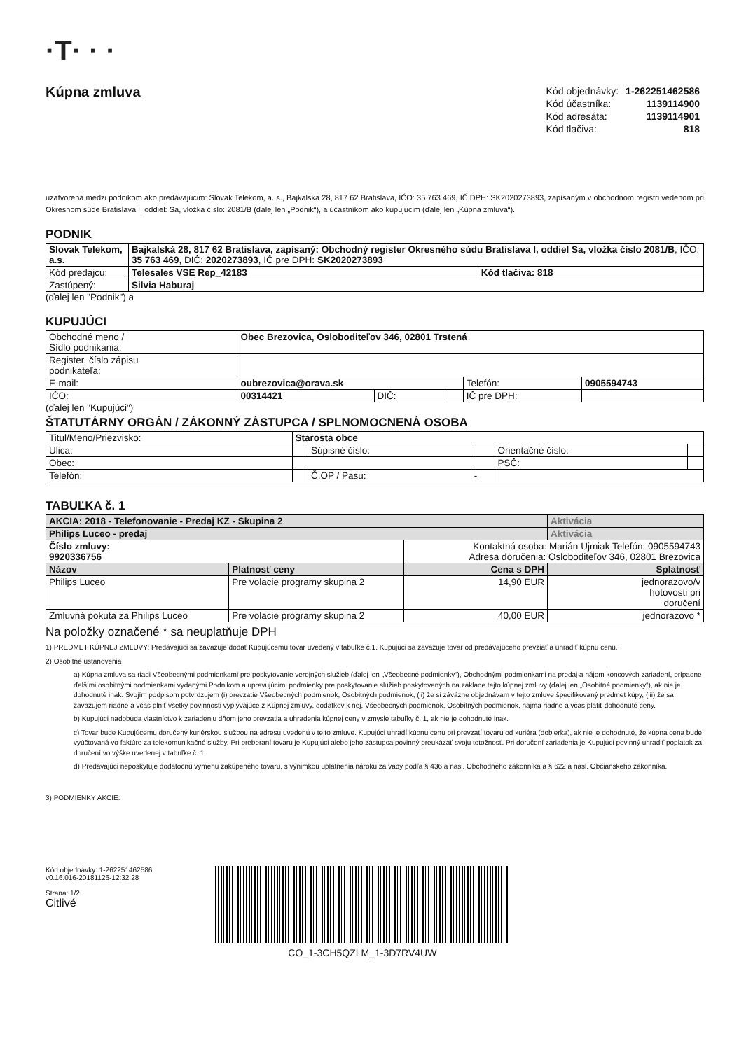·T· · ·
Kúpna zmluva
| Kód objednávky: | 1-262251462586 |
| Kód účastníka: | 1139114900 |
| Kód adresáta: | 1139114901 |
| Kód tlačiva: | 818 |
uzatvorená medzi podnikom ako predávajúcim: Slovak Telekom, a. s., Bajkalská 28, 817 62 Bratislava, IČO: 35 763 469, IČ DPH: SK2020273893, zapísaným v obchodnom registri vedenom pri Okresnom súde Bratislava I, oddiel: Sa, vložka číslo: 2081/B (ďalej len „Podnik“), a účastníkom ako kupujúcim (ďalej len „Kúpna zmluva“).
PODNIK
| Slovak Telekom, a.s. | Bajkalská 28, 817 62 Bratislava, zapísaný: Obchodný register Okresného súdu Bratislava I, oddiel Sa, vložka číslo 2081/B , IČO: 35 763 469 , DIČ: 2020273893 , IČ pre DPH: SK2020273893 | |
| Kód predajcu: | Telesales VSE Rep_42183 | Kód tlačiva: 818 |
| Zastúpený: | Silvia Haburaj | |
(ďalej len "Podnik") a
KUPUJÚCI
| Obchodné meno / Sídlo podnikania: | Obec Brezovica, Osloboditeľov 346, 02801 Trstená | | | | |
| Register, číslo zápisu podnikateľa: | | | | | |
| E-mail: | oubrezovica@orava.sk | | | Telefón: | 0905594743 |
| IČO: | 00314421 | DIČ: | | IČ pre DPH: | |
(ďalej len "Kupujúci")
ŠTATUTÁRNY ORGÁN / ZÁKONNÝ ZÁSTUPCA / SPLNOMOCNENÁ OSOBA
| Titul/Meno/Priezvisko: | Starosta obce | | | | |
| Ulica: | | Súpisné číslo: | | Orientačné číslo: | |
| Obec: | | | | PSČ: | |
| Telefón: | | Č.OP / Pasu: | - | | |
TABUĽKA č. 1
| AKCIA: 2018 - Telefonovanie - Predaj KZ - Skupina 2 | | | Aktivácia |
| Philips Luceo - predaj | | | Aktivácia |
| Číslo zmluvy: 9920336756 | | Kontaktná osoba: Marián Ujmiak Telefón: 0905594743 Adresa doručenia: Osloboditeľov 346, 02801 Brezovica | |
| Názov | Platnosť ceny | Cena s DPH | Splatnosť |
| Philips Luceo | Pre volacie programy skupina 2 | 14,90 EUR | jednorazovo/v hotovosti pri doručení |
| Zmluvná pokuta za Philips Luceo | Pre volacie programy skupina 2 | 40,00 EUR | jednorazovo * |
Na položky označené * sa neuplatňuje DPH
1) PREDMET KÚPNEJ ZMLUVY: Predávajúci sa zaväzuje dodať Kupujúcemu tovar uvedený v tabuľke č.1. Kupujúci sa zaväzuje tovar od predávajúceho prevziať a uhradiť kúpnu cenu.
2) Osobitné ustanovenia
a) Kúpna zmluva sa riadi Všeobecnými podmienkami pre poskytovanie verejných služieb (ďalej len „Všeobecné podmienky“), Obchodnými podmienkami na predaj a nájom koncových zariadení, prípadne ďalšími osobitnými podmienkami vydanými Podnikom a upravujúcimi podmienky pre poskytovanie služieb poskytovaných na základe tejto kúpnej zmluvy (ďalej len „Osobitné podmienky“), ak nie je dohodnuté inak. Svojím podpisom potvrdzujem (i) prevzatie Všeobecných podmienok, Osobitných podmienok, (ii) že si záväzne objednávam v tejto zmluve špecifikovaný predmet kúpy, (iii) že sa zaväzujem riadne a včas plniť všetky povinnosti vyplývajúce z Kúpnej zmluvy, dodatkov k nej, Všeobecných podmienok, Osobitných podmienok, najmä riadne a včas platiť dohodnuté ceny.
b) Kupujúci nadobúda vlastníctvo k zariadeniu dňom jeho prevzatia a uhradenia kúpnej ceny v zmysle tabuľky č. 1, ak nie je dohodnuté inak.
c) Tovar bude Kupujúcemu doručený kuriérskou službou na adresu uvedenú v tejto zmluve. Kupujúci uhradí kúpnu cenu pri prevzatí tovaru od kuriéra (dobierka), ak nie je dohodnuté, že kúpna cena bude vyúčtovaná vo faktúre za telekomunikačné služby. Pri preberaní tovaru je Kupujúci alebo jeho zástupca povinný preukázať svoju totožnosť. Pri doručení zariadenia je Kupujúci povinný uhradiť poplatok za doručení vo výške uvedenej v tabuľke č. 1.
d) Predávajúci neposkytuje dodatočnú výmenu zakúpeného tovaru, s výnimkou uplatnenia nároku za vady podľa § 436 a nasl. Obchodného zákonníka a § 622 a nasl. Občianskeho zákonníka.
3) PODMIENKY AKCIE:
Kód objednávky: 1-262251462586
v0.16.016-20181126-12:32:28
Strana: 1/2
Citlivé
CO_1-3CH5QZLM_1-3D7RV4UW